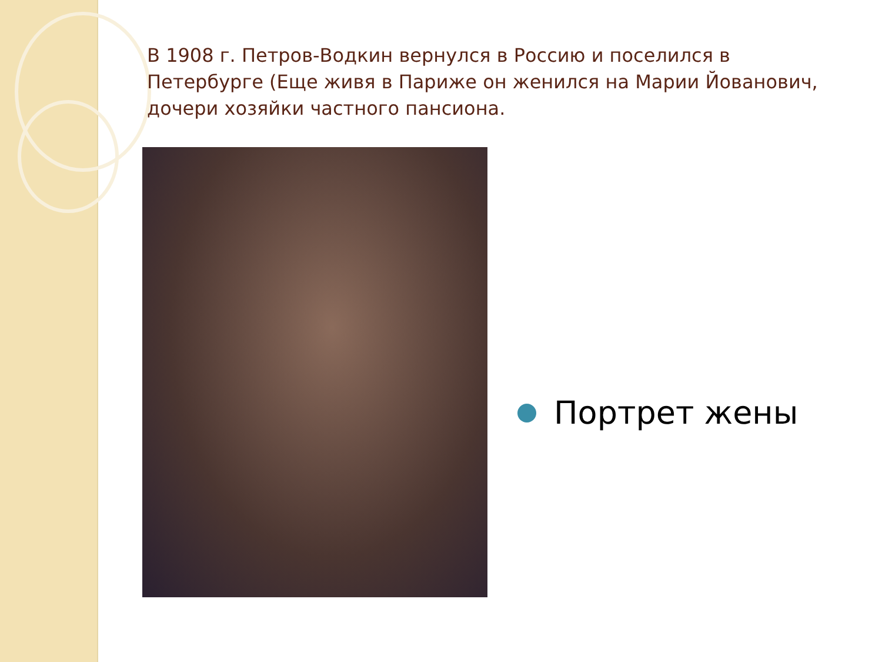В 1908 г. Петров-Водкин вернулся в Россию и поселился в Петербурге (Еще живя в Париже он женился на Марии Йованович, дочери хозяйки частного пансиона.
Портрет жены